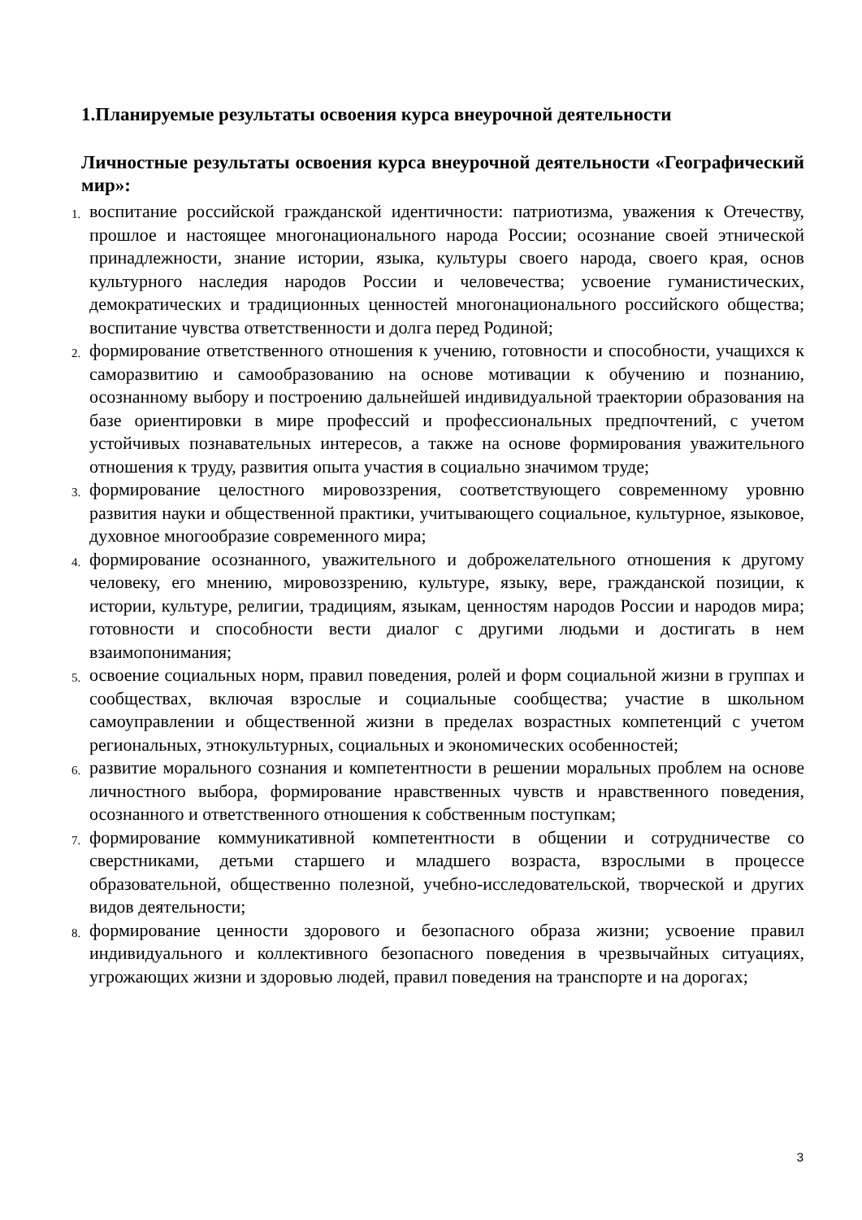1.Планируемые результаты освоения курса внеурочной деятельности
Личностные результаты освоения курса внеурочной деятельности «Географический мир»:
1. воспитание российской гражданской идентичности: патриотизма, уважения к Отечеству, прошлое и настоящее многонационального народа России; осознание своей этнической принадлежности, знание истории, языка, культуры своего народа, своего края, основ культурного наследия народов России и человечества; усвоение гуманистических, демократических и традиционных ценностей многонационального российского общества; воспитание чувства ответственности и долга перед Родиной;
2. формирование ответственного отношения к учению, готовности и способности, учащихся к саморазвитию и самообразованию на основе мотивации к обучению и познанию, осознанному выбору и построению дальнейшей индивидуальной траектории образования на базе ориентировки в мире профессий и профессиональных предпочтений, с учетом устойчивых познавательных интересов, а также на основе формирования уважительного отношения к труду, развития опыта участия в социально значимом труде;
3. формирование целостного мировоззрения, соответствующего современному уровню развития науки и общественной практики, учитывающего социальное, культурное, языковое, духовное многообразие современного мира;
4. формирование осознанного, уважительного и доброжелательного отношения к другому человеку, его мнению, мировоззрению, культуре, языку, вере, гражданской позиции, к истории, культуре, религии, традициям, языкам, ценностям народов России и народов мира; готовности и способности вести диалог с другими людьми и достигать в нем взаимопонимания;
5. освоение социальных норм, правил поведения, ролей и форм социальной жизни в группах и сообществах, включая взрослые и социальные сообщества; участие в школьном самоуправлении и общественной жизни в пределах возрастных компетенций с учетом региональных, этнокультурных, социальных и экономических особенностей;
6. развитие морального сознания и компетентности в решении моральных проблем на основе личностного выбора, формирование нравственных чувств и нравственного поведения, осознанного и ответственного отношения к собственным поступкам;
7. формирование коммуникативной компетентности в общении и сотрудничестве со сверстниками, детьми старшего и младшего возраста, взрослыми в процессе образовательной, общественно полезной, учебно-исследовательской, творческой и других видов деятельности;
8. формирование ценности здорового и безопасного образа жизни; усвоение правил индивидуального и коллективного безопасного поведения в чрезвычайных ситуациях, угрожающих жизни и здоровью людей, правил поведения на транспорте и на дорогах;
3